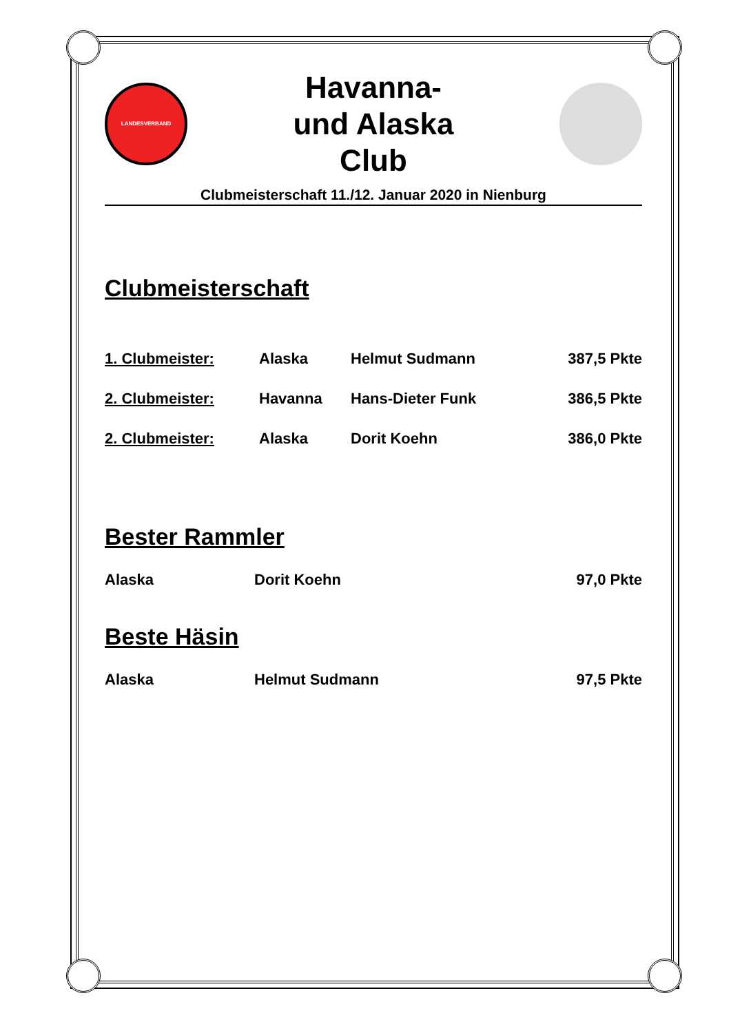LANDESVERBAND
Havanna-
und Alaska
Club
Clubmeisterschaft 11./12. Januar 2020 in Nienburg
Clubmeisterschaft
1. Clubmeister: Alaska Helmut Sudmann 387,5 Pkte
2. Clubmeister: Havanna Hans-Dieter Funk 386,5 Pkte
2. Clubmeister: Alaska Dorit Koehn 386,0 Pkte
Bester Rammler
Alaska Dorit Koehn 97,0 Pkte
Beste Häsin
Alaska Helmut Sudmann 97,5 Pkte